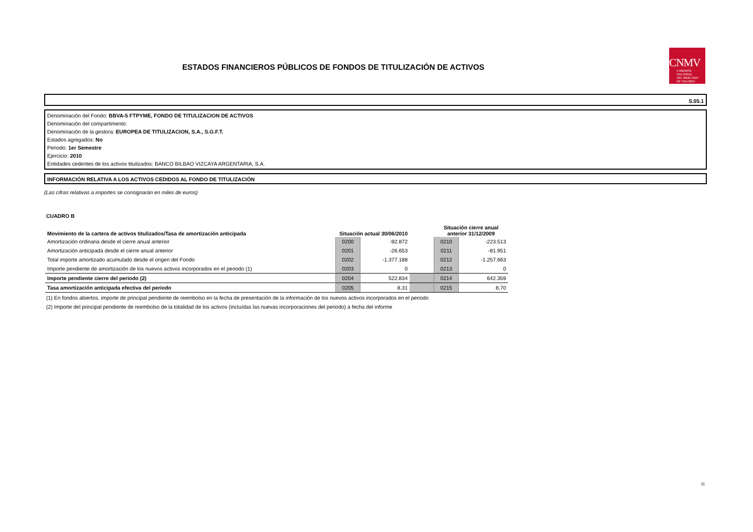ESTADOS FINANCIEROS PÚBLICOS DE FONDOS DE TITULIZACIÓN DE ACTIVOS
CNMV
COMISIÓN
NACIONAL
DEL MERCADO
DE VALORES
S.05.1
Denominación del Fondo: BBVA-5 FTPYME, FONDO DE TITULIZACION DE ACTIVOS
Denominación del compartimento:
Denominación de la gestora: EUROPEA DE TITULIZACION, S.A., S.G.F.T.
Estados agregados: No
Periodo: 1er Semestre
Ejercicio: 2010
Entidades cedentes de los activos titulizados: BANCO BILBAO VIZCAYA ARGENTARIA, S.A.
INFORMACIÓN RELATIVA A LOS ACTIVOS CEDIDOS AL FONDO DE TITULIZACIÓN
(Las cifras relativas a importes se consignarán en miles de euros)
CUADRO B
| Movimiento de la cartera de activos titulizados/Tasa de amortización anticipada | Situación actual 30/06/2010 | | | Situación cierre anual anterior 31/12/2009 | |
| --- | --- | --- | --- | --- | --- |
| Amortización ordinaria desde el cierre anual anterior | 0200 | -92.872 | | 0210 | -223.513 |
| Amortización anticipada desde el cierre anual anterior | 0201 | -26.653 | | 0211 | -81.951 |
| Total importe amortizado acumulado desde el origen del Fondo | 0202 | -1.377.188 | | 0212 | -1.257.663 |
| Importe pendiente de amortización de los nuevos activos incorporados en el periodo (1) | 0203 | 0 | | 0213 | 0 |
| Importe pendiente cierre del periodo (2) | 0204 | 522.834 | | 0214 | 642.359 |
| Tasa amortización anticipada efectiva del periodo | 0205 | 8,31 | | 0215 | 8,70 |
(1) En fondos abiertos, importe de principal pendiente de reembolso en la fecha de presentación de la información de los nuevos activos incorporados en el periodo
(2) Importe del principal pendiente de reembolso de la totalidad de los activos (incluídas las nuevas incorporaciones del periodo) a fecha del informe
11